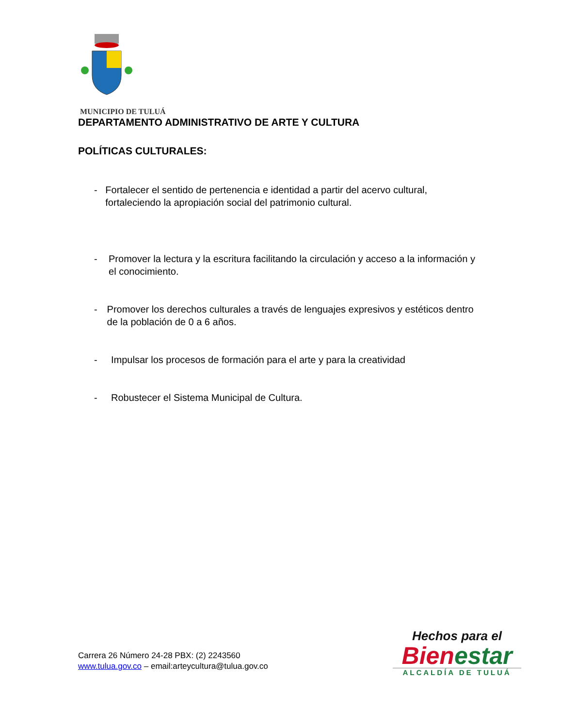MUNICIPIO DE TULUÁ
DEPARTAMENTO ADMINISTRATIVO DE ARTE Y CULTURA
POLÍTICAS CULTURALES:
- Fortalecer el sentido de pertenencia e identidad a partir del acervo cultural, fortaleciendo la apropiación social del patrimonio cultural.
- Promover la lectura y la escritura facilitando la circulación y acceso a la información y el conocimiento.
- Promover los derechos culturales a través de lenguajes expresivos y estéticos dentro de la población de 0 a 6 años.
- Impulsar los procesos de formación para el arte y para la creatividad
- Robustecer el Sistema Municipal de Cultura.
Carrera 26 Número 24-28 PBX: (2) 2243560
www.tulua.gov.co – email:arteycultura@tulua.gov.co
Hechos para el
Bien estar
ALCALDÍA DE TULUÁ